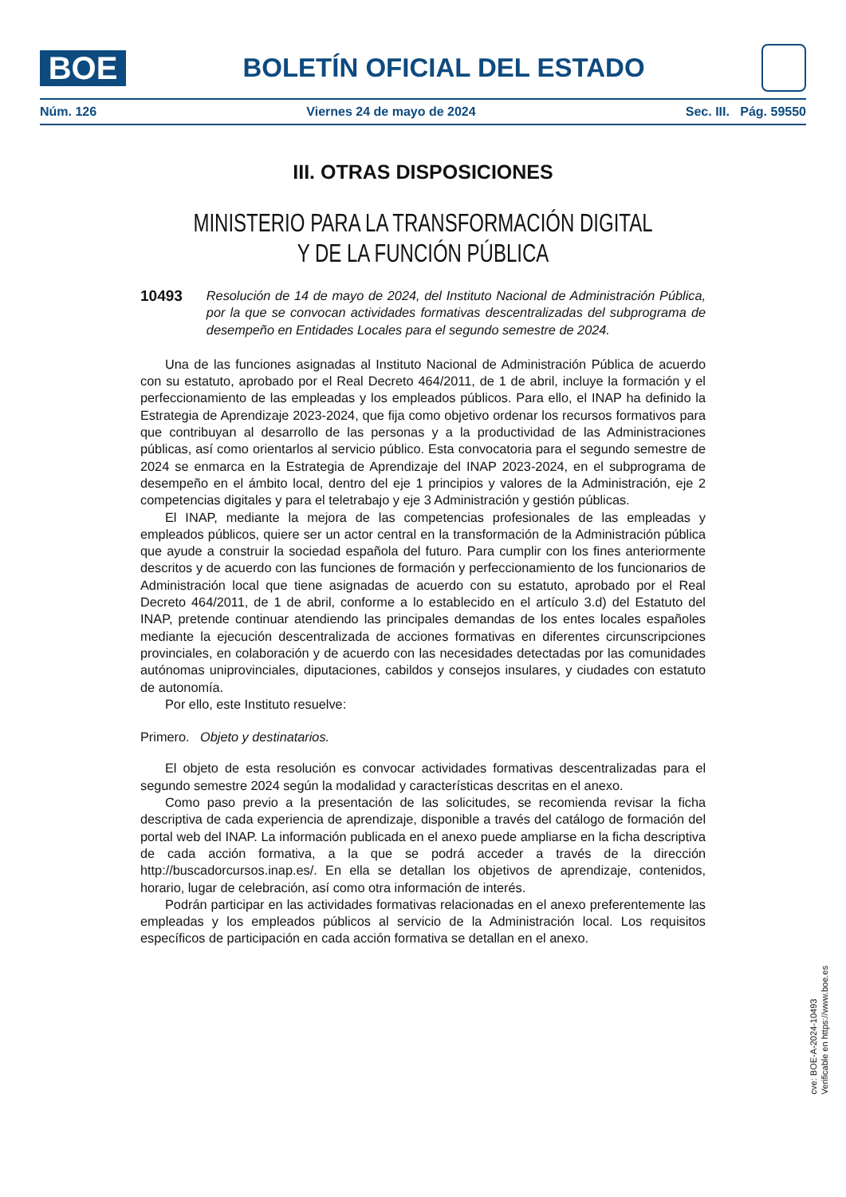BOE
BOLETÍN OFICIAL DEL ESTADO
Núm. 126 Viernes 24 de mayo de 2024 Sec. III. Pág. 59550
III. OTRAS DISPOSICIONES
MINISTERIO PARA LA TRANSFORMACIÓN DIGITAL
Y DE LA FUNCIÓN PÚBLICA
10493 Resolución de 14 de mayo de 2024, del Instituto Nacional de Administración Pública, por la que se convocan actividades formativas descentralizadas del subprograma de desempeño en Entidades Locales para el segundo semestre de 2024.
Una de las funciones asignadas al Instituto Nacional de Administración Pública de acuerdo con su estatuto, aprobado por el Real Decreto 464/2011, de 1 de abril, incluye la formación y el perfeccionamiento de las empleadas y los empleados públicos. Para ello, el INAP ha definido la Estrategia de Aprendizaje 2023-2024, que fija como objetivo ordenar los recursos formativos para que contribuyan al desarrollo de las personas y a la productividad de las Administraciones públicas, así como orientarlos al servicio público. Esta convocatoria para el segundo semestre de 2024 se enmarca en la Estrategia de Aprendizaje del INAP 2023-2024, en el subprograma de desempeño en el ámbito local, dentro del eje 1 principios y valores de la Administración, eje 2 competencias digitales y para el teletrabajo y eje 3 Administración y gestión públicas.
El INAP, mediante la mejora de las competencias profesionales de las empleadas y empleados públicos, quiere ser un actor central en la transformación de la Administración pública que ayude a construir la sociedad española del futuro. Para cumplir con los fines anteriormente descritos y de acuerdo con las funciones de formación y perfeccionamiento de los funcionarios de Administración local que tiene asignadas de acuerdo con su estatuto, aprobado por el Real Decreto 464/2011, de 1 de abril, conforme a lo establecido en el artículo 3.d) del Estatuto del INAP, pretende continuar atendiendo las principales demandas de los entes locales españoles mediante la ejecución descentralizada de acciones formativas en diferentes circunscripciones provinciales, en colaboración y de acuerdo con las necesidades detectadas por las comunidades autónomas uniprovinciales, diputaciones, cabildos y consejos insulares, y ciudades con estatuto de autonomía.
Por ello, este Instituto resuelve:
Primero. Objeto y destinatarios.
El objeto de esta resolución es convocar actividades formativas descentralizadas para el segundo semestre 2024 según la modalidad y características descritas en el anexo.
Como paso previo a la presentación de las solicitudes, se recomienda revisar la ficha descriptiva de cada experiencia de aprendizaje, disponible a través del catálogo de formación del portal web del INAP. La información publicada en el anexo puede ampliarse en la ficha descriptiva de cada acción formativa, a la que se podrá acceder a través de la dirección http://buscadorcursos.inap.es/. En ella se detallan los objetivos de aprendizaje, contenidos, horario, lugar de celebración, así como otra información de interés.
Podrán participar en las actividades formativas relacionadas en el anexo preferentemente las empleadas y los empleados públicos al servicio de la Administración local. Los requisitos específicos de participación en cada acción formativa se detallan en el anexo.
cve: BOE-A-2024-10493
Verificable en https://www.boe.es